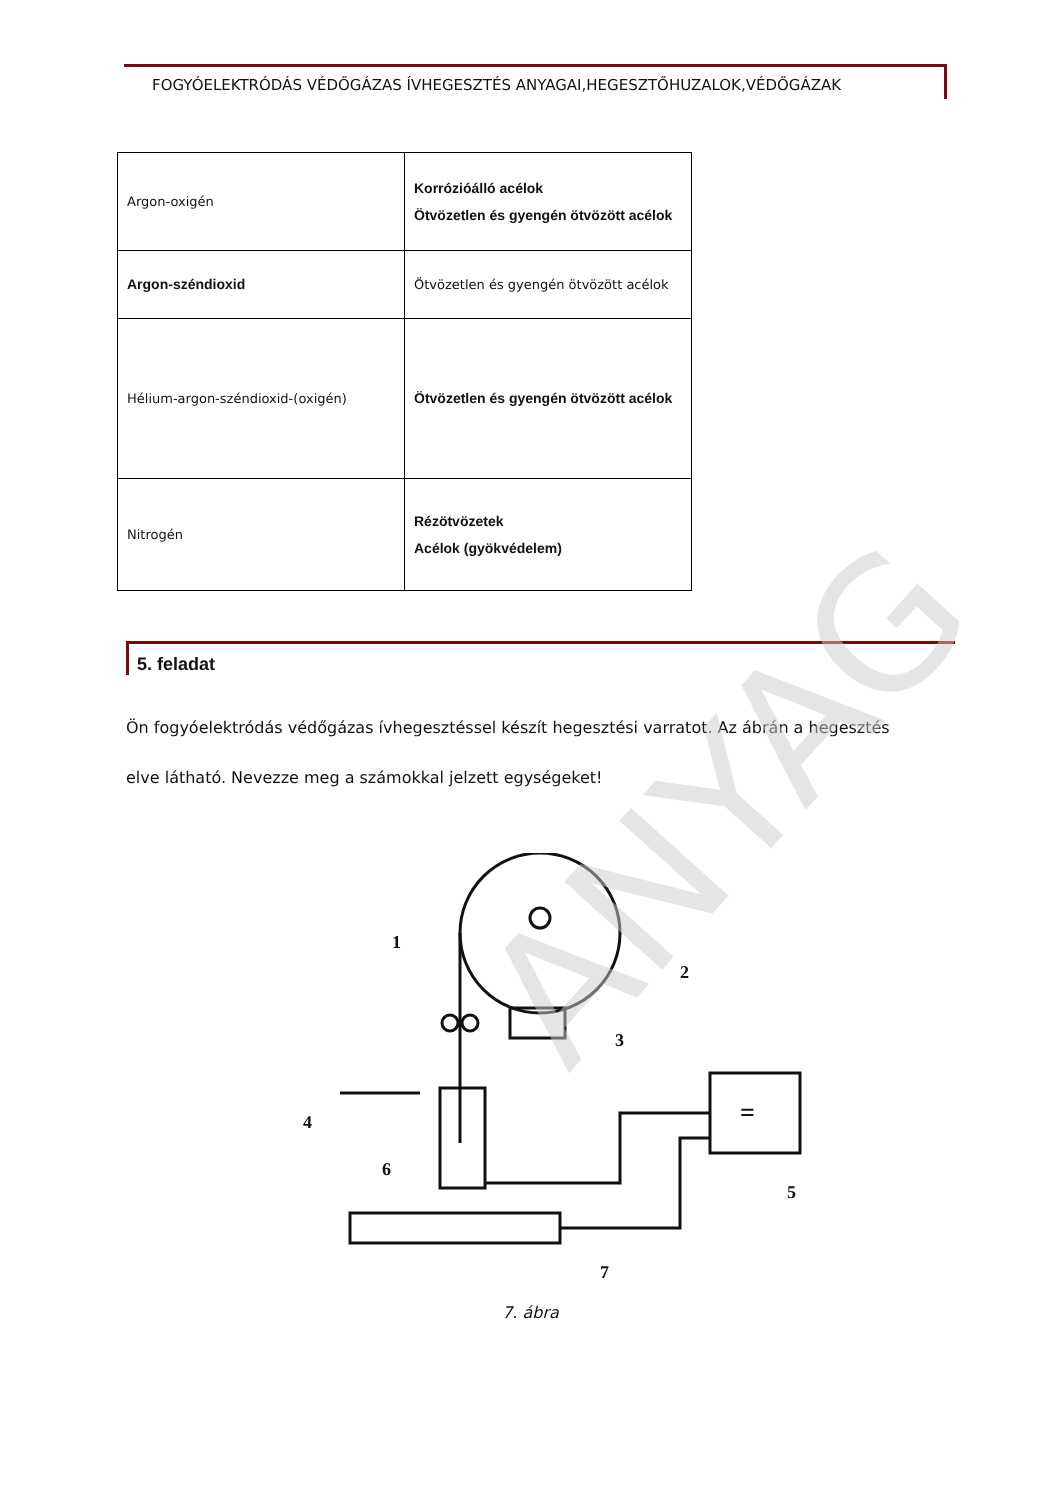FOGYÓELEKTRÓDÁS VÉDŐGÁZAS ÍVHEGESZTÉS ANYAGAI,HEGESZTŐHUZALOK,VÉDŐGÁZAK
| Argon-oxigén | Korrózióálló acélok Ötvözetlen és gyengén ötvözött acélok |
| Argon-széndioxid | Ötvözetlen és gyengén ötvözött acélok |
| Hélium-argon-széndioxid-(oxigén) | Ötvözetlen és gyengén ötvözött acélok |
| Nitrogén | Rézötvözetek Acélok (gyökvédelem) |
5. feladat
Ön fogyóelektródás védőgázas ívhegesztéssel készít hegesztési varratot. Az ábrán a hegesztés elve látható. Nevezze meg a számokkal jelzett egységeket!
ANYAG
1
2
3
4
5
6
7
=
7. ábra